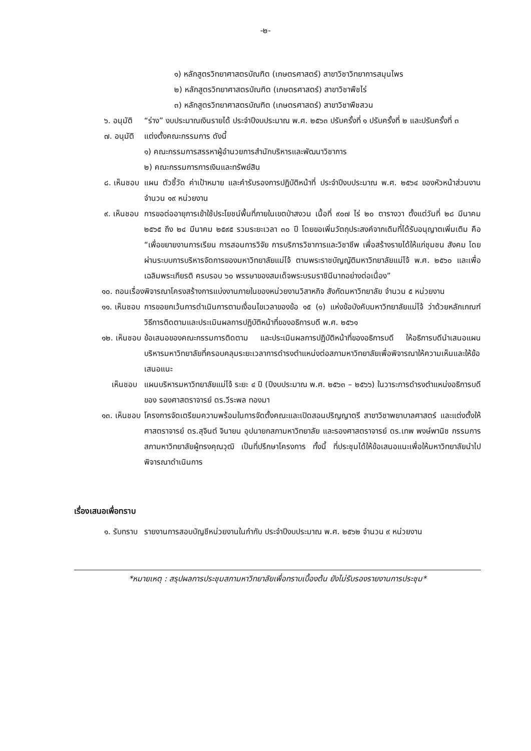-๒-
๑) หลักสูตรวิทยาศาสตรบัณฑิต (เกษตรศาสตร์) สาขาวิชาวิทยาการสมุนไพร
๒) หลักสูตรวิทยาศาสตรบัณฑิต (เกษตรศาสตร์) สาขาวิชาพืชไร่
๓) หลักสูตรวิทยาศาสตรบัณฑิต (เกษตรศาสตร์) สาขาวิชาพืชสวน
๖. อนุมัติ “ร่าง” งบประมาณเงินรายได้ ประจำปีงบประมาณ พ.ศ. ๒๕๖๓ ปรับครั้งที่ ๑ ปรับครั้งที่ ๒ และปรับครั้งที่ ๓
๗. อนุมัติ แต่งตั้งคณะกรรมการ ดังนี้
๑) คณะกรรมการสรรหาผู้อำนวยการสำนักบริหารและพัฒนาวิชาการ
๒) คณะกรรมการการเงินและทรัพย์สิน
๘. เห็นชอบ แผน ตัวชี้วัด ค่าเป้าหมาย และคำรับรองการปฏิบัติหน้าที่ ประจำปีงบประมาณ พ.ศ. ๒๕๖๔ ของหัวหน้าส่วนงาน จำนวน ๑๙ หน่วยงาน
๙. เห็นชอบ การขอต่ออายุการเข้าใช้ประโยชน์พื้นที่ภายในเขตป่าสงวน เนื้อที่ ๙๐๗ ไร่ ๒๐ ตารางวา ตั้งแต่วันที่ ๒๘ มีนาคม ๒๕๖๕ ถึง ๒๔ มีนาคม ๒๕๙๕ รวมระยะเวลา ๓๐ ปี โดยขอเพิ่มวัตถุประสงค์จากเดิมที่ได้รับอนุญาตเพิ่มเติม คือ “เพื่อขยายงานการเรียน การสอนการวิจัย การบริการวิชาการและวิชาชีพ เพื่อสร้างรายได้ให้แก่ชุมชน สังคม โดยผ่านระบบการบริหารจัดการของมหาวิทยาลัยแม่โจ้ ตามพระราชบัญญัติมหาวิทยาลัยแม่โจ้ พ.ศ. ๒๕๖๐ และเพื่อเฉลิมพระเกียรติ ครบรอบ ๖๐ พรรษาของสมเด็จพระบรมราชินีนาถอย่างต่อเนื่อง”
๑๐. ถอนเรื่อง พิจารณาโครงสร้างการแบ่งงานภายในของหน่วยงานวิสาหกิจ สังกัดมหาวิทยาลัย จำนวน ๕ หน่วยงาน
๑๑. เห็นชอบ การขอยกเว้นการดำเนินการตามเงื่อนไขเวลาของข้อ ๑๕ (๑) แห่งข้อบังคับมหาวิทยาลัยแม่โจ้ ว่าด้วยหลักเกณฑ์ วิธีการติดตามและประเมินผลการปฏิบัติหน้าที่ของอธิการบดี พ.ศ. ๒๕๖๑
๑๒. เห็นชอบ ข้อเสนอของคณะกรรมการติดตาม และประเมินผลการปฏิบัติหน้าที่ของอธิการบดี ให้อธิการบดีนำเสนอแผนบริหารมหาวิทยาลัยที่ครอบคลุมระยะเวลาการดำรงตำแหน่งต่อสภามหาวิทยาลัยเพื่อพิจารณาให้ความเห็นและให้ข้อเสนอแนะ
เห็นชอบ แผนบริหารมหาวิทยาลัยแม่โจ้ ระยะ ๔ ปี (ปีงบประมาณ พ.ศ. ๒๕๖๓ – ๒๕๖๖) ในวาระการดำรงตำแหน่งอธิการบดีของ รองศาสตราจารย์ ดร.วีระพล ทองมา
๑๓. เห็นชอบ โครงการจัดเตรียมความพร้อมในการจัดตั้งคณะและเปิดสอนปริญญาตรี สาขาวิชาพยาบาลศาสตร์ และแต่งตั้งให้ศาสตราจารย์ ดร.สุจินต์ จินายน อุปนายกสภามหาวิทยาลัย และรองศาสตราจารย์ ดร.เทพ พงษ์พานิช กรรมการสภามหาวิทยาลัยผู้ทรงคุณวุฒิ เป็นที่ปรึกษาโครงการ ทั้งนี้ ที่ประชุมได้ให้ข้อเสนอแนะเพื่อให้มหาวิทยาลัยนำไปพิจารณาดำเนินการ
เรื่องเสนอเพื่อทราบ
๑. รับทราบ รายงานการสอบบัญชีหน่วยงานในกำกับ ประจำปีงบประมาณ พ.ศ. ๒๕๖๒ จำนวน ๙ หน่วยงาน
*หมายเหตุ : สรุปผลการประชุมสภามหาวิทยาลัยเพื่อทราบเบื้องต้น ยังไม่รับรองรายงานการประชุม*